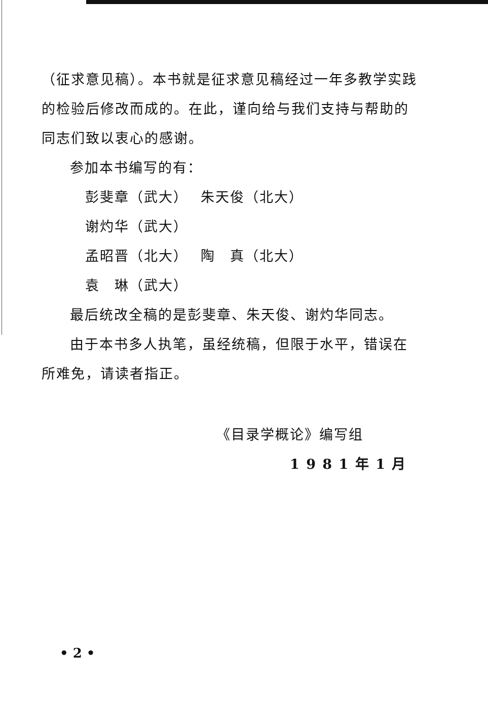（征求意见稿）。本书就是征求意见稿经过一年多教学实践的检验后修改而成的。在此，谨向给与我们支持与帮助的同志们致以衷心的感谢。
参加本书编写的有：
彭斐章（武大） 朱天俊（北大） 谢灼华（武大）
孟昭晋（北大） 陶　真（北大） 袁　琳（武大）
最后统改全稿的是彭斐章、朱天俊、谢灼华同志。
由于本书多人执笔，虽经统稿，但限于水平，错误在所难免，请读者指正。
《目录学概论》编写组
1 9 8 1 年 1 月
• 2 •